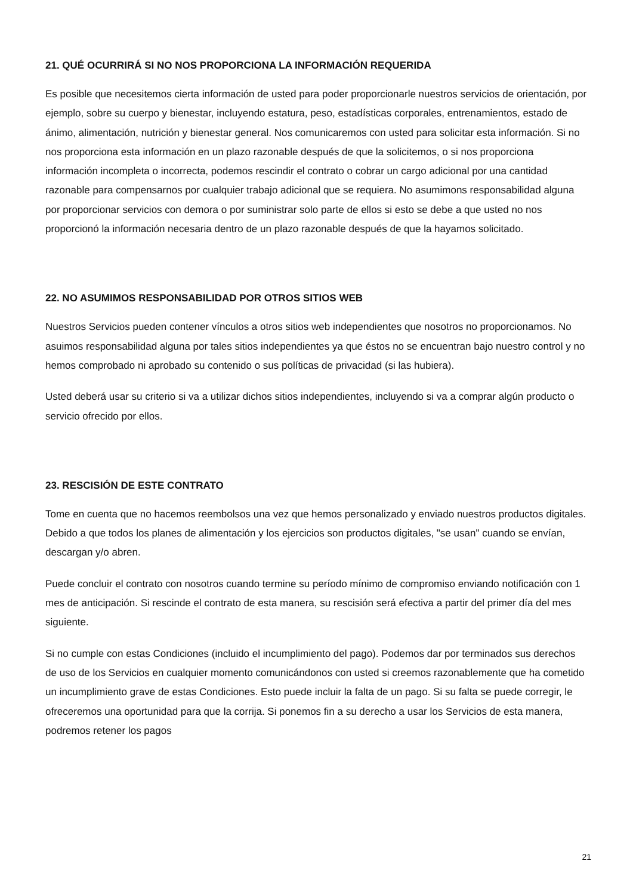21. QUÉ OCURRIRÁ SI NO NOS PROPORCIONA LA INFORMACIÓN REQUERIDA
Es posible que necesitemos cierta información de usted para poder proporcionarle nuestros servicios de orientación, por ejemplo, sobre su cuerpo y bienestar, incluyendo estatura, peso, estadísticas corporales, entrenamientos, estado de ánimo, alimentación, nutrición y bienestar general. Nos comunicaremos con usted para solicitar esta información. Si no nos proporciona esta información en un plazo razonable después de que la solicitemos, o si nos proporciona información incompleta o incorrecta, podemos rescindir el contrato o cobrar un cargo adicional por una cantidad razonable para compensarnos por cualquier trabajo adicional que se requiera. No asumimons responsabilidad alguna por proporcionar servicios con demora o por suministrar solo parte de ellos si esto se debe a que usted no nos proporcionó la información necesaria dentro de un plazo razonable después de que la hayamos solicitado.
22. NO ASUMIMOS RESPONSABILIDAD POR OTROS SITIOS WEB
Nuestros Servicios pueden contener vínculos a otros sitios web independientes que nosotros no proporcionamos. No asuimos responsabilidad alguna por tales sitios independientes ya que éstos no se encuentran bajo nuestro control y no hemos comprobado ni aprobado su contenido o sus políticas de privacidad (si las hubiera).
Usted deberá usar su criterio si va a utilizar dichos sitios independientes, incluyendo si va a comprar algún producto o servicio ofrecido por ellos.
23. RESCISIÓN DE ESTE CONTRATO
Tome en cuenta que no hacemos reembolsos una vez que hemos personalizado y enviado nuestros productos digitales. Debido a que todos los planes de alimentación y los ejercicios son productos digitales, "se usan" cuando se envían, descargan y/o abren.
Puede concluir el contrato con nosotros cuando termine su período mínimo de compromiso enviando notificación con 1 mes de anticipación. Si rescinde el contrato de esta manera, su rescisión será efectiva a partir del primer día del mes siguiente.
Si no cumple con estas Condiciones (incluido el incumplimiento del pago). Podemos dar por terminados sus derechos de uso de los Servicios en cualquier momento comunicándonos con usted si creemos razonablemente que ha cometido un incumplimiento grave de estas Condiciones. Esto puede incluir la falta de un pago. Si su falta se puede corregir, le ofreceremos una oportunidad para que la corrija. Si ponemos fin a su derecho a usar los Servicios de esta manera, podremos retener los pagos
21